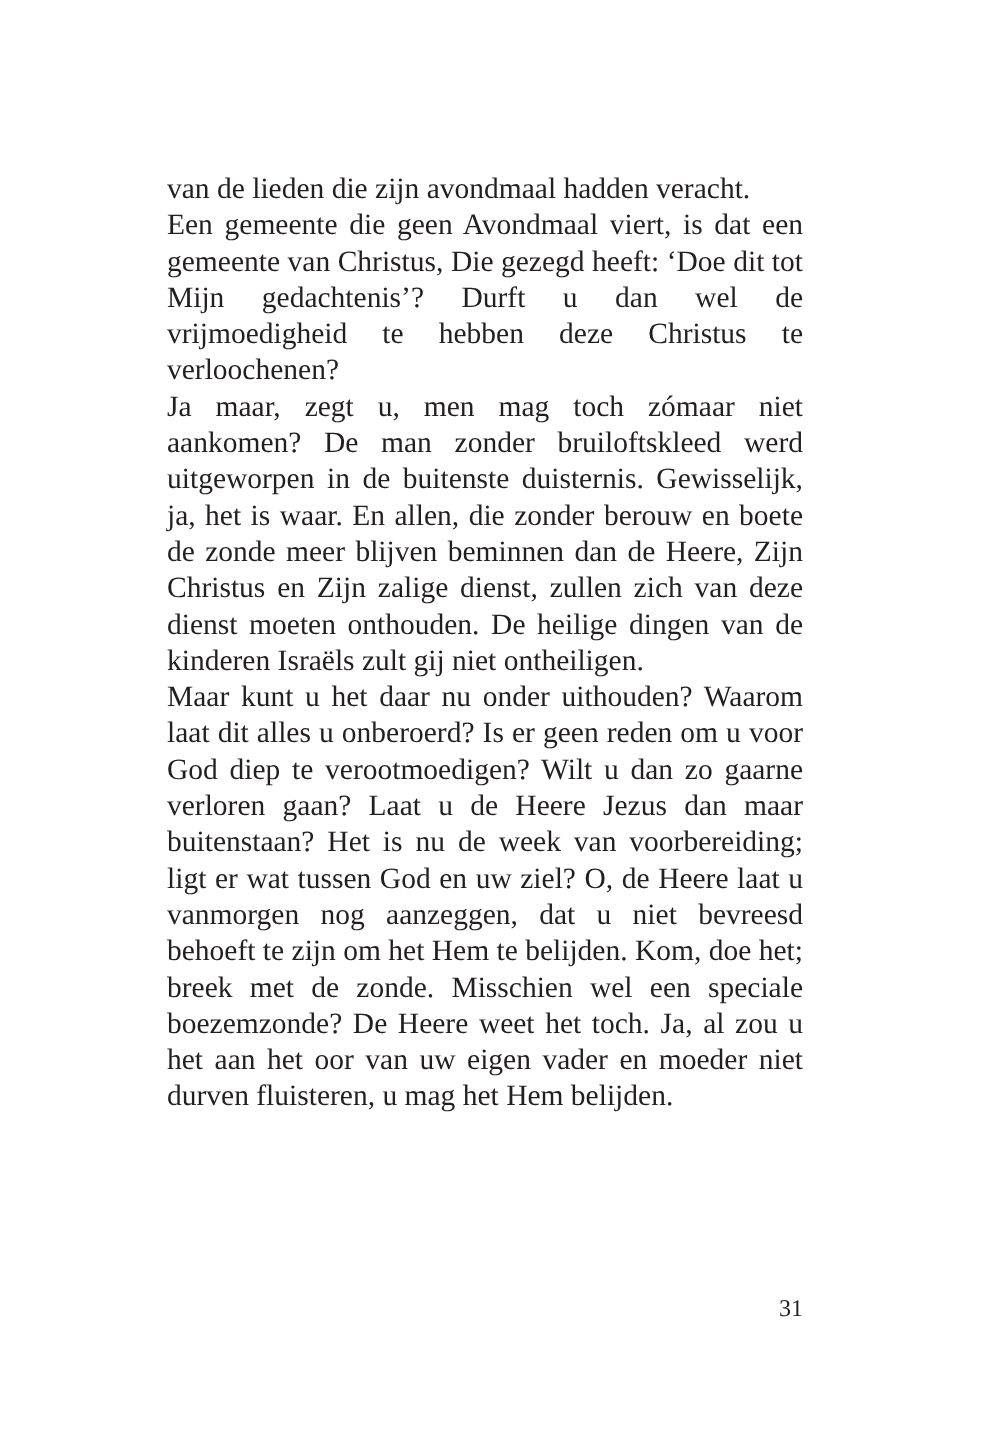van de lieden die zijn avondmaal hadden veracht.
Een gemeente die geen Avondmaal viert, is dat een gemeente van Christus, Die gezegd heeft: ‘Doe dit tot Mijn gedachtenis’? Durft u dan wel de vrijmoedigheid te hebben deze Christus te verloochenen?
Ja maar, zegt u, men mag toch zómaar niet aankomen? De man zonder bruiloftskleed werd uitgeworpen in de buitenste duisternis. Gewisselijk, ja, het is waar. En allen, die zonder berouw en boete de zonde meer blijven beminnen dan de Heere, Zijn Christus en Zijn zalige dienst, zullen zich van deze dienst moeten onthouden. De heilige dingen van de kinderen Israëls zult gij niet ontheiligen.
Maar kunt u het daar nu onder uithouden? Waarom laat dit alles u onberoerd? Is er geen reden om u voor God diep te verootmoedigen? Wilt u dan zo gaarne verloren gaan? Laat u de Heere Jezus dan maar buitenstaan? Het is nu de week van voorbereiding; ligt er wat tussen God en uw ziel? O, de Heere laat u vanmorgen nog aanzeggen, dat u niet bevreesd behoeft te zijn om het Hem te belijden. Kom, doe het; breek met de zonde. Misschien wel een speciale boezemzonde? De Heere weet het toch. Ja, al zou u het aan het oor van uw eigen vader en moeder niet durven fluisteren, u mag het Hem belijden.
31